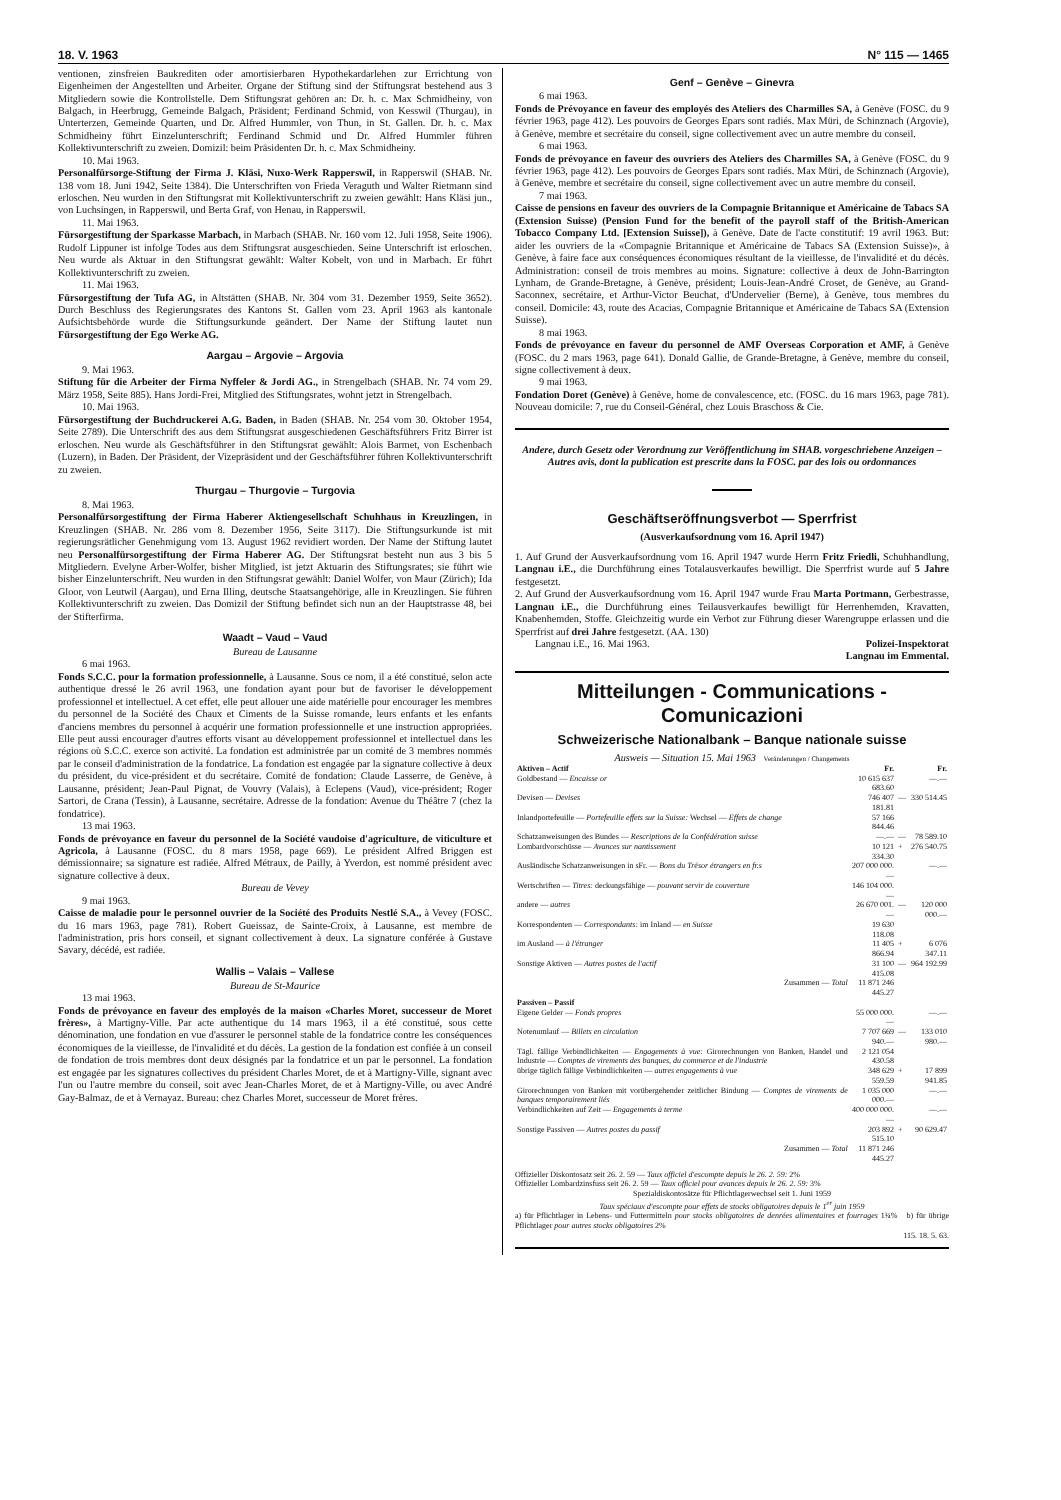18. V. 1963 N° 115 — 1465
ventionen, zinsfreien Baukrediten oder amortisierbaren Hypothekardarlehen zur Errichtung von Eigenheimen der Angestellten und Arbeiter. Organe der Stiftung sind der Stiftungsrat bestehend aus 3 Mitgliedern sowie die Kontrollstelle. Dem Stiftungsrat gehören an: Dr. h. c. Max Schmidheiny, von Balgach, in Heerbrugg, Gemeinde Balgach, Präsident; Ferdinand Schmid, von Kesswil (Thurgau), in Unterterzen, Gemeinde Quarten, und Dr. Alfred Hummler, von Thun, in St. Gallen. Dr. h. c. Max Schmidheiny führt Einzelunterschrift; Ferdinand Schmid und Dr. Alfred Hummler führen Kollektivunterschrift zu zweien. Domizil: beim Präsidenten Dr. h. c. Max Schmidheiny.
10. Mai 1963.
Personalfürsorge-Stiftung der Firma J. Kläsi, Nuxo-Werk Rapperswil, in Rapperswil (SHAB. Nr. 138 vom 18. Juni 1942, Seite 1384). Die Unterschriften von Frieda Veraguth und Walter Rietmann sind erloschen. Neu wurden in den Stiftungsrat mit Kollektivunterschrift zu zweien gewählt: Hans Kläsi jun., von Luchsingen, in Rapperswil, und Berta Graf, von Henau, in Rapperswil.
11. Mai 1963.
Fürsorgestiftung der Sparkasse Marbach, in Marbach (SHAB. Nr. 160 vom 12. Juli 1958, Seite 1906). Rudolf Lippuner ist infolge Todes aus dem Stiftungsrat ausgeschieden. Seine Unterschrift ist erloschen. Neu wurde als Aktuar in den Stiftungsrat gewählt: Walter Kobelt, von und in Marbach. Er führt Kollektivunterschrift zu zweien.
11. Mai 1963.
Fürsorgestiftung der Tufa AG, in Altstätten (SHAB. Nr. 304 vom 31. Dezember 1959, Seite 3652). Durch Beschluss des Regierungsrates des Kantons St. Gallen vom 23. April 1963 als kantonale Aufsichtsbehörde wurde die Stiftungsurkunde geändert. Der Name der Stiftung lautet nun Fürsorgestiftung der Ego Werke AG.
Aargau – Argovie – Argovia
9. Mai 1963.
Stiftung für die Arbeiter der Firma Nyffeler & Jordi AG., in Strengelbach (SHAB. Nr. 74 vom 29. März 1958, Seite 885). Hans Jordi-Frei, Mitglied des Stiftungsrates, wohnt jetzt in Strengelbach.
10. Mai 1963.
Fürsorgestiftung der Buchdruckerei A.G. Baden, in Baden (SHAB. Nr. 254 vom 30. Oktober 1954, Seite 2789). Die Unterschrift des aus dem Stiftungsrat ausgeschiedenen Geschäftsführers Fritz Birrer ist erloschen. Neu wurde als Geschäftsführer in den Stiftungsrat gewählt: Alois Barmet, von Eschenbach (Luzern), in Baden. Der Präsident, der Vizepräsident und der Geschäftsführer führen Kollektivunterschrift zu zweien.
Thurgau – Thurgovie – Turgovia
8. Mai 1963.
Personalfürsorgestiftung der Firma Haberer Aktiengesellschaft Schuhhaus in Kreuzlingen, in Kreuzlingen (SHAB. Nr. 286 vom 8. Dezember 1956, Seite 3117). Die Stiftungsurkunde ist mit regierungsrätlicher Genehmigung vom 13. August 1962 revidiert worden. Der Name der Stiftung lautet neu Personalfürsorgestiftung der Firma Haberer AG. Der Stiftungsrat besteht nun aus 3 bis 5 Mitgliedern. Evelyne Arber-Wolfer, bisher Mitglied, ist jetzt Aktuarin des Stiftungsrates; sie führt wie bisher Einzelunterschrift. Neu wurden in den Stiftungsrat gewählt: Daniel Wolfer, von Maur (Zürich); Ida Gloor, von Leutwil (Aargau), und Erna Illing, deutsche Staatsangehörige, alle in Kreuzlingen. Sie führen Kollektivunterschrift zu zweien. Das Domizil der Stiftung befindet sich nun an der Hauptstrasse 48, bei der Stifterfirma.
Waadt – Vaud – Vaud
Bureau de Lausanne
6 mai 1963.
Fonds S.C.C. pour la formation professionnelle, à Lausanne. Sous ce nom, il a été constitué, selon acte authentique dressé le 26 avril 1963, une fondation ayant pour but de favoriser le développement professionnel et intellectuel. A cet effet, elle peut allouer une aide matérielle pour encourager les membres du personnel de la Société des Chaux et Ciments de la Suisse romande, leurs enfants et les enfants d'anciens membres du personnel à acquérir une formation professionnelle et une instruction appropriées. Elle peut aussi encourager d'autres efforts visant au développement professionnel et intellectuel dans les régions où S.C.C. exerce son activité. La fondation est administrée par un comité de 3 membres nommés par le conseil d'administration de la fondatrice. La fondation est engagée par la signature collective à deux du président, du vice-président et du secrétaire. Comité de fondation: Claude Lasserre, de Genève, à Lausanne, président; Jean-Paul Pignat, de Vouvry (Valais), à Eclepens (Vaud), vice-président; Roger Sartori, de Crana (Tessin), à Lausanne, secrétaire. Adresse de la fondation: Avenue du Théâtre 7 (chez la fondatrice).
13 mai 1963.
Fonds de prévoyance en faveur du personnel de la Société vaudoise d'agriculture, de viticulture et Agricola, à Lausanne (FOSC. du 8 mars 1958, page 669). Le président Alfred Briggen est démissionnaire; sa signature est radiée. Alfred Métraux, de Pailly, à Yverdon, est nommé président avec signature collective à deux.
Bureau de Vevey
9 mai 1963.
Caisse de maladie pour le personnel ouvrier de la Société des Produits Nestlé S.A., à Vevey (FOSC. du 16 mars 1963, page 781). Robert Gueissaz, de Sainte-Croix, à Lausanne, est membre de l'administration, pris hors conseil, et signant collectivement à deux. La signature conférée à Gustave Savary, décédé, est radiée.
Wallis – Valais – Vallese
Bureau de St-Maurice
13 mai 1963.
Fonds de prévoyance en faveur des employés de la maison «Charles Moret, successeur de Moret frères», à Martigny-Ville. Par acte authentique du 14 mars 1963, il a été constitué, sous cette dénomination, une fondation en vue d'assurer le personnel stable de la fondatrice contre les conséquences économiques de la vieillesse, de l'invalidité et du décès. La gestion de la fondation est confiée à un conseil de fondation de trois membres dont deux désignés par la fondatrice et un par le personnel. La fondation est engagée par les signatures collectives du président Charles Moret, de et à Martigny-Ville, signant avec l'un ou l'autre membre du conseil, soit avec Jean-Charles Moret, de et à Martigny-Ville, ou avec André Gay-Balmaz, de et à Vernayaz. Bureau: chez Charles Moret, successeur de Moret frères.
Genf – Genève – Ginevra
6 mai 1963.
Fonds de Prévoyance en faveur des employés des Ateliers des Charmilles SA, à Genève (FOSC. du 9 février 1963, page 412). Les pouvoirs de Georges Epars sont radiés. Max Müri, de Schinznach (Argovie), à Genève, membre et secrétaire du conseil, signe collectivement avec un autre membre du conseil.
6 mai 1963.
Fonds de prévoyance en faveur des ouvriers des Ateliers des Charmilles SA, à Genève (FOSC. du 9 février 1963, page 412). Les pouvoirs de Georges Epars sont radiés. Max Müri, de Schinznach (Argovie), à Genève, membre et secrétaire du conseil, signe collectivement avec un autre membre du conseil.
7 mai 1963.
Caisse de pensions en faveur des ouvriers de la Compagnie Britannique et Américaine de Tabacs SA (Extension Suisse) (Pension Fund for the benefit of the payroll staff of the British-American Tobacco Company Ltd. [Extension Suisse]), à Genève. Date de l'acte constitutif: 19 avril 1963. But: aider les ouvriers de la «Compagnie Britannique et Américaine de Tabacs SA (Extension Suisse)», à Genève, à faire face aux conséquences économiques résultant de la vieillesse, de l'invalidité et du décès. Administration: conseil de trois membres au moins. Signature: collective à deux de John-Barrington Lynham, de Grande-Bretagne, à Genève, président; Louis-Jean-André Croset, de Genève, au Grand-Saconnex, secrétaire, et Arthur-Victor Beuchat, d'Undervelier (Berne), à Genève, tous membres du conseil. Domicile: 43, route des Acacias, Compagnie Britannique et Américaine de Tabacs SA (Extension Suisse).
8 mai 1963.
Fonds de prévoyance en faveur du personnel de AMF Overseas Corporation et AMF, à Genève (FOSC. du 2 mars 1963, page 641). Donald Gallie, de Grande-Bretagne, à Genève, membre du conseil, signe collectivement à deux.
9 mai 1963.
Fondation Doret (Genève) à Genève, home de convalescence, etc. (FOSC. du 16 mars 1963, page 781). Nouveau domicile: 7, rue du Conseil-Général, chez Louis Braschoss & Cie.
Andere, durch Gesetz oder Verordnung zur Veröffentlichung im SHAB. vorgeschriebene Anzeigen – Autres avis, dont la publication est prescrite dans la FOSC. par des lois ou ordonnances
Geschäftseröffnungsverbot — Sperrfrist
(Ausverkaufsordnung vom 16. April 1947)
1. Auf Grund der Ausverkaufsordnung vom 16. April 1947 wurde Herrn Fritz Friedli, Schuhhandlung, Langnau i.E., die Durchführung eines Totalausverkaufes bewilligt. Die Sperrfrist wurde auf 5 Jahre festgesetzt.
2. Auf Grund der Ausverkaufsordnung vom 16. April 1947 wurde Frau Marta Portmann, Gerbestrasse, Langnau i.E., die Durchführung eines Teilausverkaufes bewilligt für Herrenhemden, Kravatten, Knabenhemden, Stoffe. Gleichzeitig wurde ein Verbot zur Führung dieser Warengruppe erlassen und die Sperrfrist auf drei Jahre festgesetzt. (AA. 130)
Langnau i.E., 16. Mai 1963. Polizei-Inspektorat
Langnau im Emmental.
Mitteilungen - Communications - Comunicazioni
Schweizerische Nationalbank – Banque nationale suisse
Ausweis — Situation 15. Mai 1963 Veränderungen / Changements
| Aktiven – Actif | Fr. | | Fr. |
| --- | --- | --- | --- |
| Goldbestand — Encaisse or | 10 615 637 683.60 | | —.— |
| Devisen — Devises | 746 407 181.81 | — | 330 514.45 |
| Inlandportefeuille — Portefeuille effets sur la Suisse: Wechsel — Effets de change | 57 166 844.46 | | |
| Schatzanweisungen des Bundes — Rescriptions de la Confédération suisse | —.— | — | 78 589.10 |
| Lombardvorschüsse — Avances sur nantissement | 10 121 334.30 | + | 276 540.75 |
| Ausländische Schatzanweisungen in sFr. — Bons du Trésor étrangers en fr.s | 207 000 000.— | | —.— |
| Wertschriften — Titres: deckungsfähige — pouvant servir de couverture | 146 104 000.— | | |
| andere — autres | 26 670 001.— | — | 120 000 000.— |
| Korrespondenten — Correspondants: im Inland — en Suisse | 19 630 118.08 | | |
| im Ausland — à l'étranger | 11 405 866.94 | + | 6 076 347.11 |
| Sonstige Aktiven — Autres postes de l'actif | 31 100 415.08 | — | 964 192.99 |
| Zusammen — Total | 11 871 246 445.27 | | |
| Passiven – Passif | | | |
| Eigene Gelder — Fonds propres | 55 000 000.— | | —.— |
| Notenumlauf — Billets en circulation | 7 707 669 940.— | — | 133 010 980.— |
| Tägl. fällige Verbindlichkeiten — Engagements à vue: Girorechnungen von Banken, Handel und Industrie — Comptes de virements des banques, du commerce et de l'industrie | 2 121 054 430.58 | | |
| übrige täglich fällige Verbindlichkeiten — autres engagements à vue | 348 629 559.59 | + | 17 899 941.85 |
| Girorechnungen von Banken mit vorübergehender zeitlicher Bindung — Comptes de virements de banques temporairement liés | 1 035 000 000.— | | —.— |
| Verbindlichkeiten auf Zeit — Engagements à terme | 400 000 000.— | | —.— |
| Sonstige Passiven — Autres postes du passif | 203 892 515.10 | + | 90 629.47 |
| Zusammen — Total | 11 871 246 445.27 | | |
Offizieller Diskontosatz seit 26. 2. 59 — Taux officiel d'escompte depuis le 26. 2. 59: 2%
Offizieller Lombardzinsfuss seit 26. 2. 59 — Taux officiel pour avances depuis le 26. 2. 59: 3%
Spezialdiskontosätze für Pflichtlagerwechsel seit 1. Juni 1959
Taux spéciaux d'escompte pour effets de stocks obligatoires depuis le 1<sup>er</sup> juin 1959
a) für Pflichtlager in Lebens- und Futtermitteln pour stocks obligatoires de denrées alimentaires et fourrages 1¾% b) für übrige Pflichtlager pour autres stocks obligatoires 2%
115. 18. 5. 63.